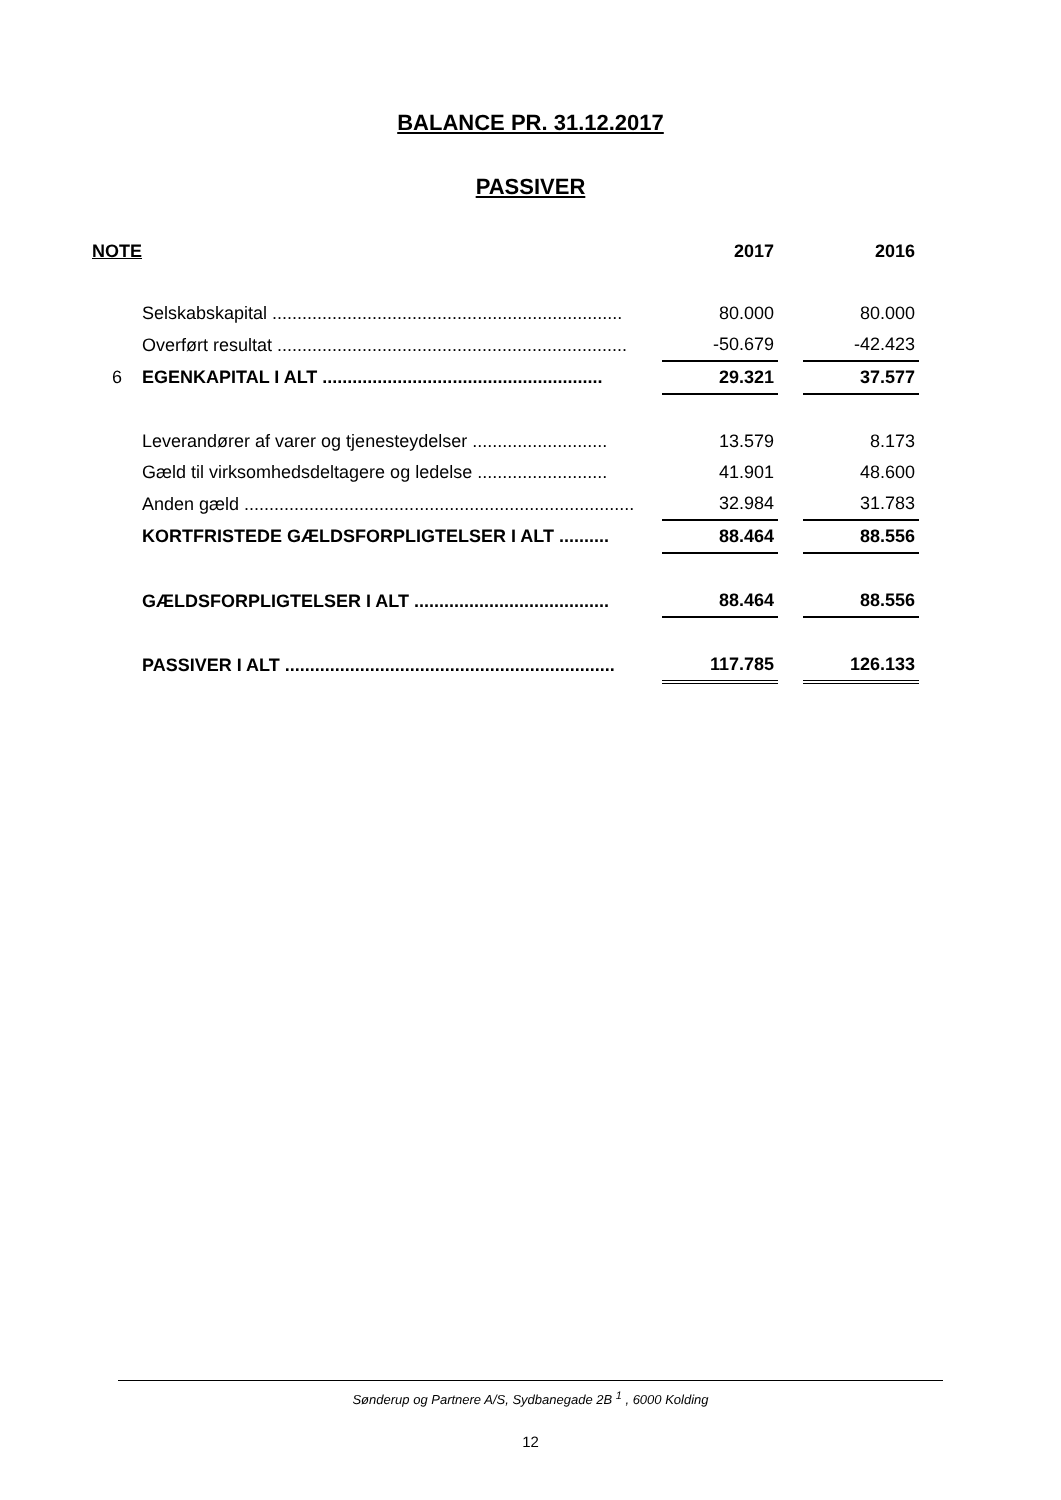BALANCE PR. 31.12.2017
PASSIVER
| NOTE | | 2017 | | 2016 |
| | Selskabskapital ...................................................................... | 80.000 | | 80.000 |
| | Overført resultat ...................................................................... | -50.679 | | -42.423 |
| 6 | EGENKAPITAL I ALT ........................................................ | 29.321 | | 37.577 |
| | Leverandører af varer og tjenesteydelser ........................... | 13.579 | | 8.173 |
| | Gæld til virksomhedsdeltagere og ledelse .......................... | 41.901 | | 48.600 |
| | Anden gæld .............................................................................. | 32.984 | | 31.783 |
| | KORTFRISTEDE GÆLDSFORPLIGTELSER I ALT .......... | 88.464 | | 88.556 |
| | GÆLDSFORPLIGTELSER I ALT ....................................... | 88.464 | | 88.556 |
| | PASSIVER I ALT .................................................................. | 117.785 | | 126.133 |
Sønderup og Partnere A/S, Sydbanegade 2B <sup>1</sup> , 6000 Kolding
12